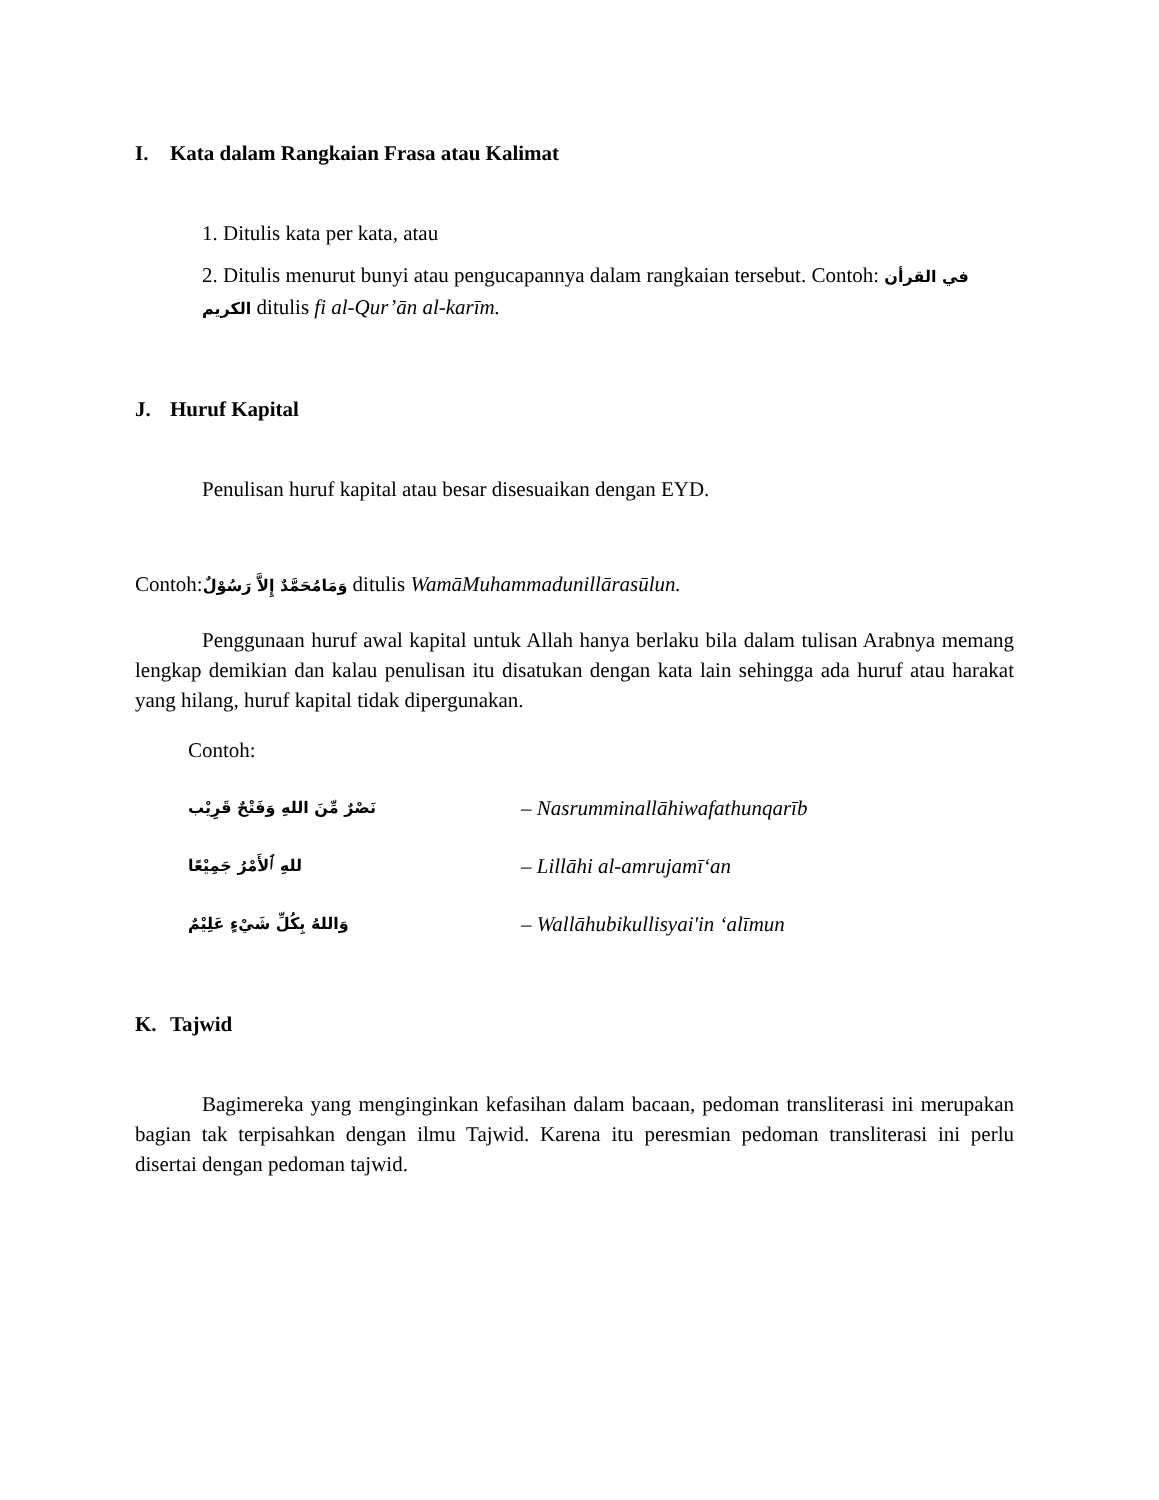I. Kata dalam Rangkaian Frasa atau Kalimat
1. Ditulis kata per kata, atau
2. Ditulis menurut bunyi atau pengucapannya dalam rangkaian tersebut. Contoh: في القرأن الكريم ditulis fi al-Qur’ān al-karīm.
J. Huruf Kapital
Penulisan huruf kapital atau besar disesuaikan dengan EYD.
Contoh:وَمَامُحَمَّدٌ إِلاَّ رَسُوْلٌ ditulis WamāMuhammadunillārasūlun.
Penggunaan huruf awal kapital untuk Allah hanya berlaku bila dalam tulisan Arabnya memang lengkap demikian dan kalau penulisan itu disatukan dengan kata lain sehingga ada huruf atau harakat yang hilang, huruf kapital tidak dipergunakan.
Contoh:
نَصْرٌ مِّنَ اللهِ وَفَتْحٌ قَرِيْب
– Nasrumminallāhiwafathunqarīb
للهِ ٱلأَمْرُ جَمِيْعًا
– Lillāhi al-amrujamī‘an
وَاللهُ بِكُلِّ شَيْءٍ عَلِيْمٌ
– Wallāhubikullisyai'in ‘alīmun
K. Tajwid
Bagimereka yang menginginkan kefasihan dalam bacaan, pedoman transliterasi ini merupakan bagian tak terpisahkan dengan ilmu Tajwid. Karena itu peresmian pedoman transliterasi ini perlu disertai dengan pedoman tajwid.